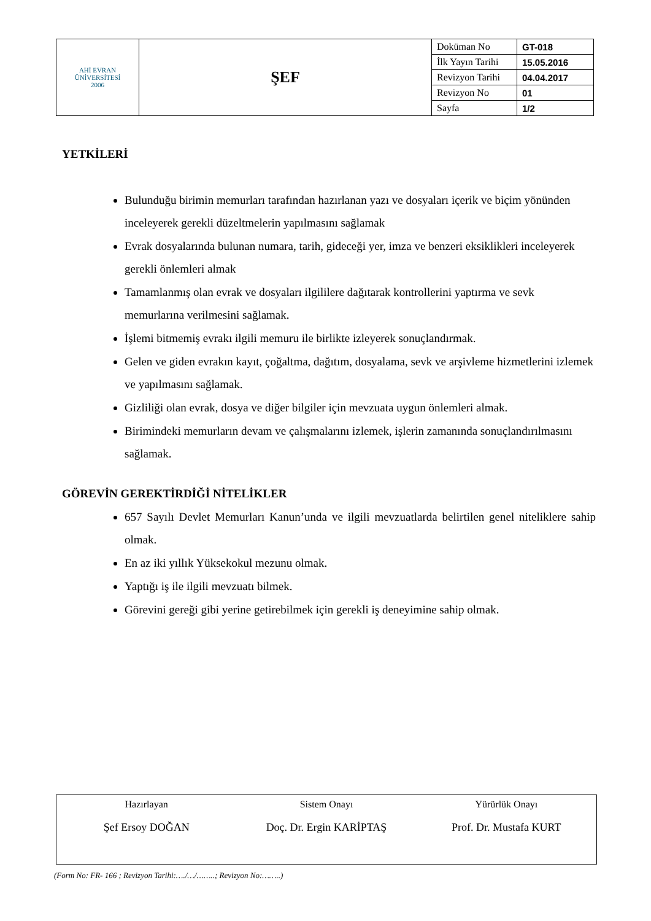| AHİ EVRAN ÜNİVERSİTESİ 2006 | ŞEF | Doküman No | GT-018 |
| | | İlk Yayın Tarihi | 15.05.2016 |
| | | Revizyon Tarihi | 04.04.2017 |
| | | Revizyon No | 01 |
| | | Sayfa | 1/2 |
YETKİLERİ
Bulunduğu birimin memurları tarafından hazırlanan yazı ve dosyaları içerik ve biçim yönünden inceleyerek gerekli düzeltmelerin yapılmasını sağlamak
Evrak dosyalarında bulunan numara, tarih, gideceği yer, imza ve benzeri eksiklikleri inceleyerek gerekli önlemleri almak
Tamamlanmış olan evrak ve dosyaları ilgililere dağıtarak kontrollerini yaptırma ve sevk memurlarına verilmesini sağlamak.
İşlemi bitmemiş evrakı ilgili memuru ile birlikte izleyerek sonuçlandırmak.
Gelen ve giden evrakın kayıt, çoğaltma, dağıtım, dosyalama, sevk ve arşivleme hizmetlerini izlemek ve yapılmasını sağlamak.
Gizliliği olan evrak, dosya ve diğer bilgiler için mevzuata uygun önlemleri almak.
Birimindeki memurların devam ve çalışmalarını izlemek, işlerin zamanında sonuçlandırılmasını sağlamak.
GÖREVİN GEREKTİRDİĞİ NİTELİKLER
657 Sayılı Devlet Memurları Kanun’unda ve ilgili mevzuatlarda belirtilen genel niteliklere sahip olmak.
En az iki yıllık Yüksekokul mezunu olmak.
Yaptığı iş ile ilgili mevzuatı bilmek.
Görevini gereği gibi yerine getirebilmek için gerekli iş deneyimine sahip olmak.
Hazırlayan
Şef Ersoy DOĞAN
Sistem Onayı
Doç. Dr. Ergin KARİPTAŞ
Yürürlük Onayı
Prof. Dr. Mustafa KURT
(Form No: FR- 166 ; Revizyon Tarihi:…./…/……..; Revizyon No:……..)